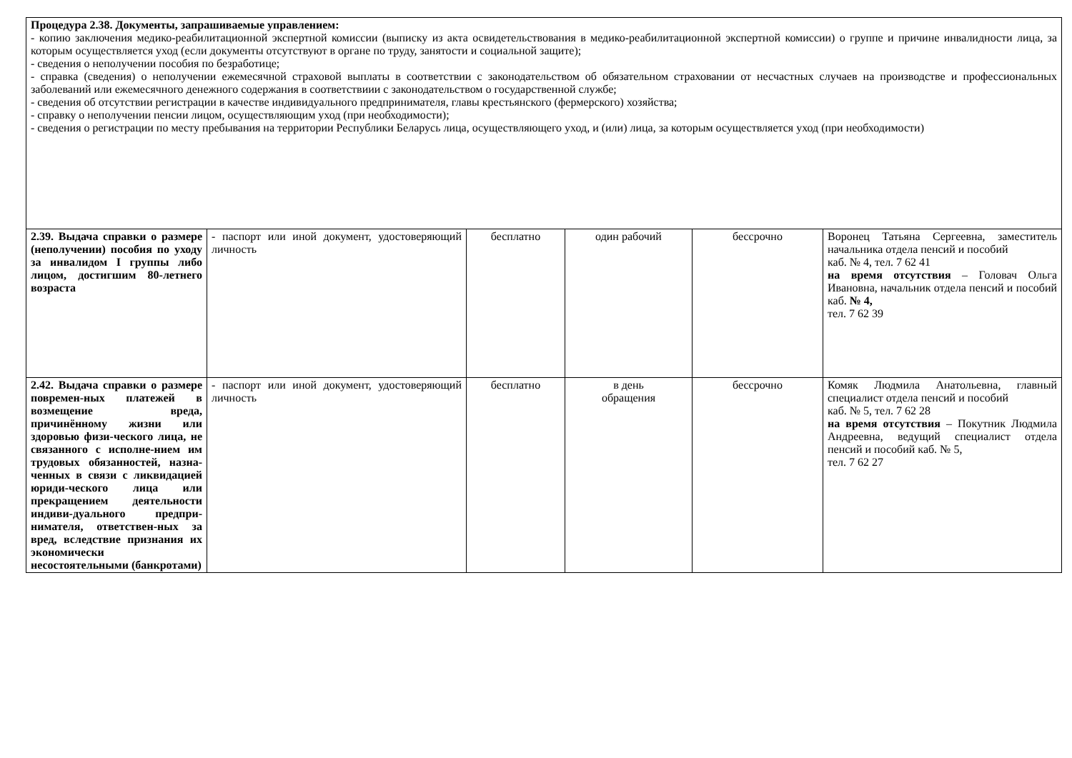| Процедура 2.38. Документы, запрашиваемые управлением: - копию заключения медико-реабилитационной экспертной комиссии (выписку из акта освидетельствования в медико-реабилитационной экспертной комиссии) о группе и причине инвалидности лица, за которым осуществляется уход (если документы отсутствуют в органе по труду, занятости и социальной защите); - сведения о неполучении пособия по безработице; - справка (сведения) о неполучении ежемесячной страховой выплаты в соответствии с законодательством об обязательном страховании от несчастных случаев на производстве и профессиональных заболеваний или ежемесячного денежного содержания в соответствиии с законодательством о государственной службе; - сведения об отсутствии регистрации в качестве индивидуального предпринимателя, главы крестьянского (фермерского) хозяйства; - справку о неполучении пенсии лицом, осуществляющим уход (при необходимости); - сведения о регистрации по месту пребывания на территории Республики Беларусь лица, осуществляющего уход, и (или) лица, за которым осуществляется уход (при необходимости) | | | | | |
| 2.39. Выдача справки о размере (неполучении) пособия по уходу за инвалидом I группы либо лицом, достигшим 80-летнего возраста | - паспорт или иной документ, удостоверяющий личность | бесплатно | один рабочий | бессрочно | Воронец Татьяна Сергеевна, заместитель начальника отдела пенсий и пособий каб. № 4, тел. 7 62 41 на время отсутствия – Головач Ольга Ивановна, начальник отдела пенсий и пособий каб. № 4, тел. 7 62 39 |
| 2.42. Выдача справки о размере повремен-ных платежей в возмещение вреда, причинённому жизни или здоровью физи-ческого лица, не связанного с исполне-нием им трудовых обязанностей, назна-ченных в связи с ликвидацией юриди-ческого лица или прекращением деятельности индиви-дуального предпри-нимателя, ответствен-ных за вред, вследствие признания их экономически несостоятельными (банкротами) | - паспорт или иной документ, удостоверяющий личность | бесплатно | в день обращения | бессрочно | Комяк Людмила Анатольевна, главный специалист отдела пенсий и пособий каб. № 5, тел. 7 62 28 на время отсутствия – Покутник Людмила Андреевна, ведущий специалист отдела пенсий и пособий каб. № 5, тел. 7 62 27 |